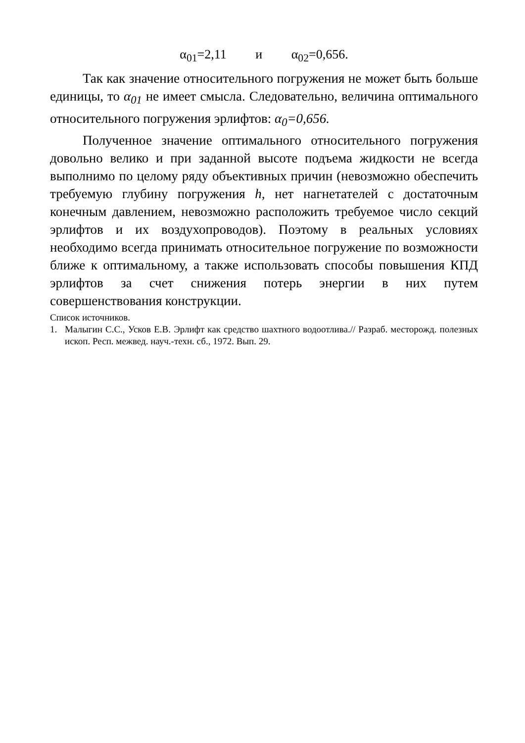α<sub>01</sub>=2,11 и α<sub>02</sub>=0,656.
Так как значение относительного погружения не может быть больше единицы, то α<sub>01</sub> не имеет смысла. Следовательно, величина оптимального относительного погружения эрлифтов: α<sub>0</sub>=0,656.
Полученное значение оптимального относительного погружения довольно велико и при заданной высоте подъема жидкости не всегда выполнимо по целому ряду объективных причин (невозможно обеспечить требуемую глубину погружения h, нет нагнетателей с достаточным конечным давлением, невозможно расположить требуемое число секций эрлифтов и их воздухопроводов). Поэтому в реальных условиях необходимо всегда принимать относительное погружение по возможности ближе к оптимальному, а также использовать способы повышения КПД эрлифтов за счет снижения потерь энергии в них путем совершенствования конструкции.
Список источников.
1. Малыгин С.С., Усков Е.В. Эрлифт как средство шахтного водоотлива.// Разраб. месторожд. полезных ископ. Респ. межвед. науч.-техн. сб., 1972. Вып. 29.